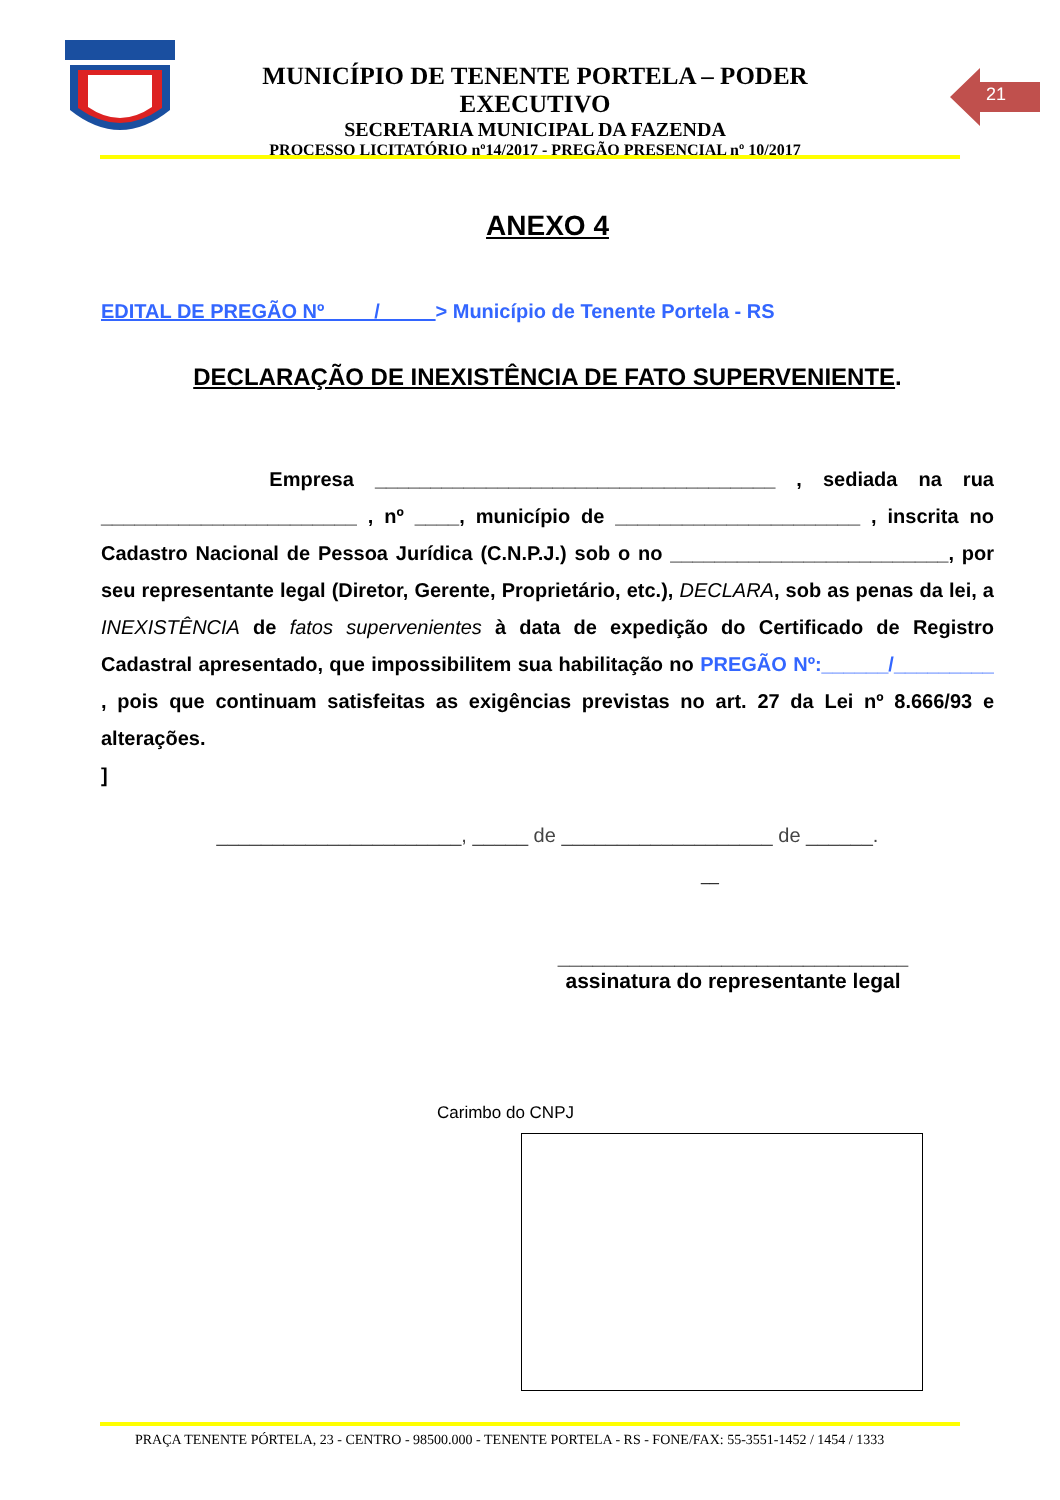MUNICÍPIO DE TENENTE PORTELA – PODER EXECUTIVO
SECRETARIA MUNICIPAL DA FAZENDA
PROCESSO LICITATÓRIO nº14/2017 - PREGÃO PRESENCIAL nº 10/2017
21
ANEXO 4
EDITAL DE PREGÃO Nº ____/_____> Município de Tenente Portela - RS
DECLARAÇÃO DE INEXISTÊNCIA DE FATO SUPERVENIENTE.
Empresa ____________________________________ , sediada na rua _______________________ , nº ____, município de ______________________ , inscrita no Cadastro Nacional de Pessoa Jurídica (C.N.P.J.) sob o no _________________________, por seu representante legal (Diretor, Gerente, Proprietário, etc.), DECLARA, sob as penas da lei, a INEXISTÊNCIA de fatos supervenientes à data de expedição do Certificado de Registro Cadastral apresentado, que impossibilitem sua habilitação no PREGÃO Nº:______/_________ , pois que continuam satisfeitas as exigências previstas no art. 27 da Lei nº 8.666/93 e alterações.
]
______________________, _____ de ___________________ de ______.
__
______________________________
assinatura do representante legal
Carimbo do CNPJ
PRAÇA TENENTE PÓRTELA, 23 - CENTRO - 98500.000 - TENENTE PORTELA - RS - FONE/FAX: 55-3551-1452 / 1454 / 1333